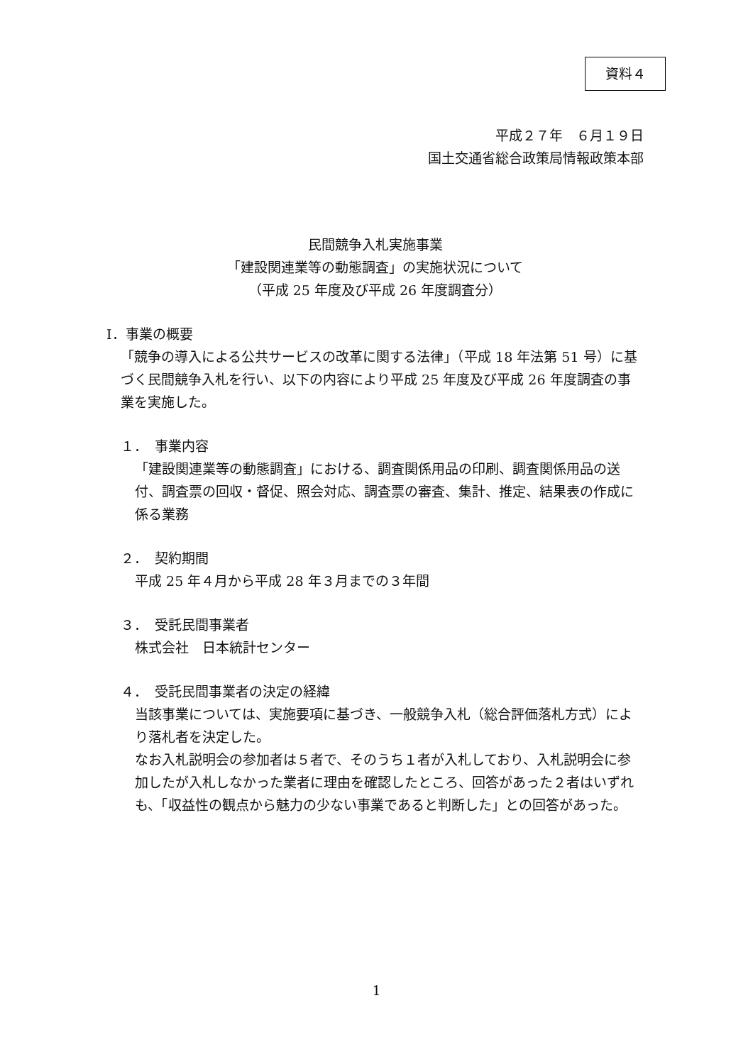資料４
平成２７年　６月１９日
国土交通省総合政策局情報政策本部
民間競争入札実施事業
「建設関連業等の動態調査」の実施状況について
（平成 25 年度及び平成 26 年度調査分）
Ⅰ．事業の概要
「競争の導入による公共サービスの改革に関する法律」（平成 18 年法第 51 号）に基づく民間競争入札を行い、以下の内容により平成 25 年度及び平成 26 年度調査の事業を実施した。
１．　事業内容
「建設関連業等の動態調査」における、調査関係用品の印刷、調査関係用品の送付、調査票の回収・督促、照会対応、調査票の審査、集計、推定、結果表の作成に係る業務
２．　契約期間
平成 25 年４月から平成 28 年３月までの３年間
３．　受託民間事業者
株式会社　日本統計センター
４．　受託民間事業者の決定の経緯
当該事業については、実施要項に基づき、一般競争入札（総合評価落札方式）により落札者を決定した。
なお入札説明会の参加者は５者で、そのうち１者が入札しており、入札説明会に参加したが入札しなかった業者に理由を確認したところ、回答があった２者はいずれも、「収益性の観点から魅力の少ない事業であると判断した」との回答があった。
1